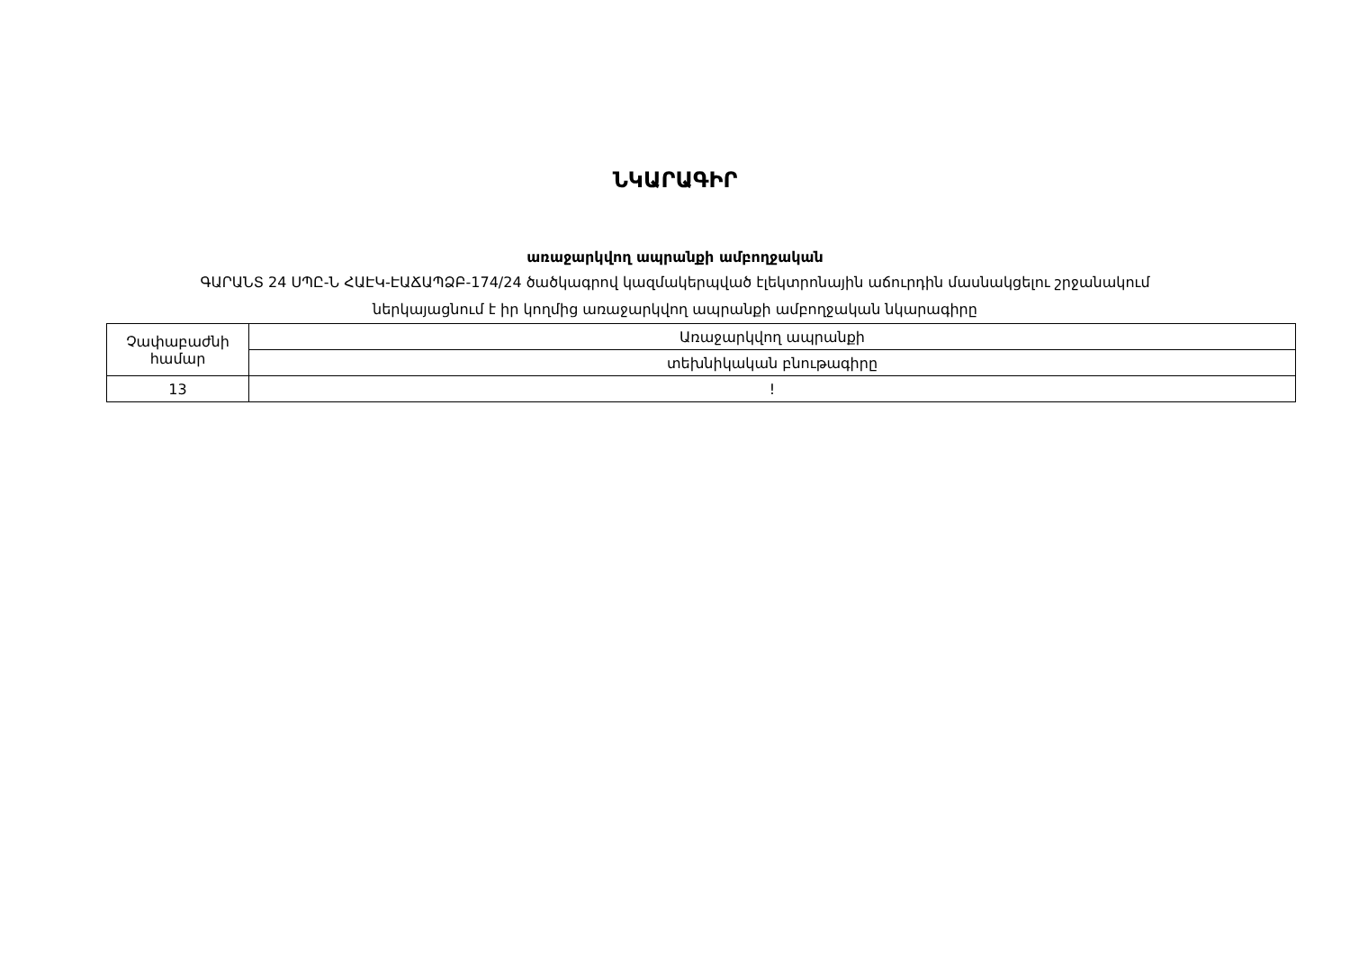ՆԿԱՐԱԳԻՐ
առաջարկվող ապրանքի ամբողջական
ԳԱՐԱՆՏ 24 ՍՊԸ-Ն ՀԱԷԿ-ԷԱՃԱՊՁԲ-174/24 ծածկագրով կազմակերպված էլեկտրոնային աճուրդին մասնակցելու շրջանակում
ներկայացնում է իր կողմից առաջարկվող ապրանքի ամբողջական նկարագիրը
| Չափաբաժնի համար | Առաջարկվող ապրանքի |
| | տեխնիկական բնութագիրը |
| 13 | ! |